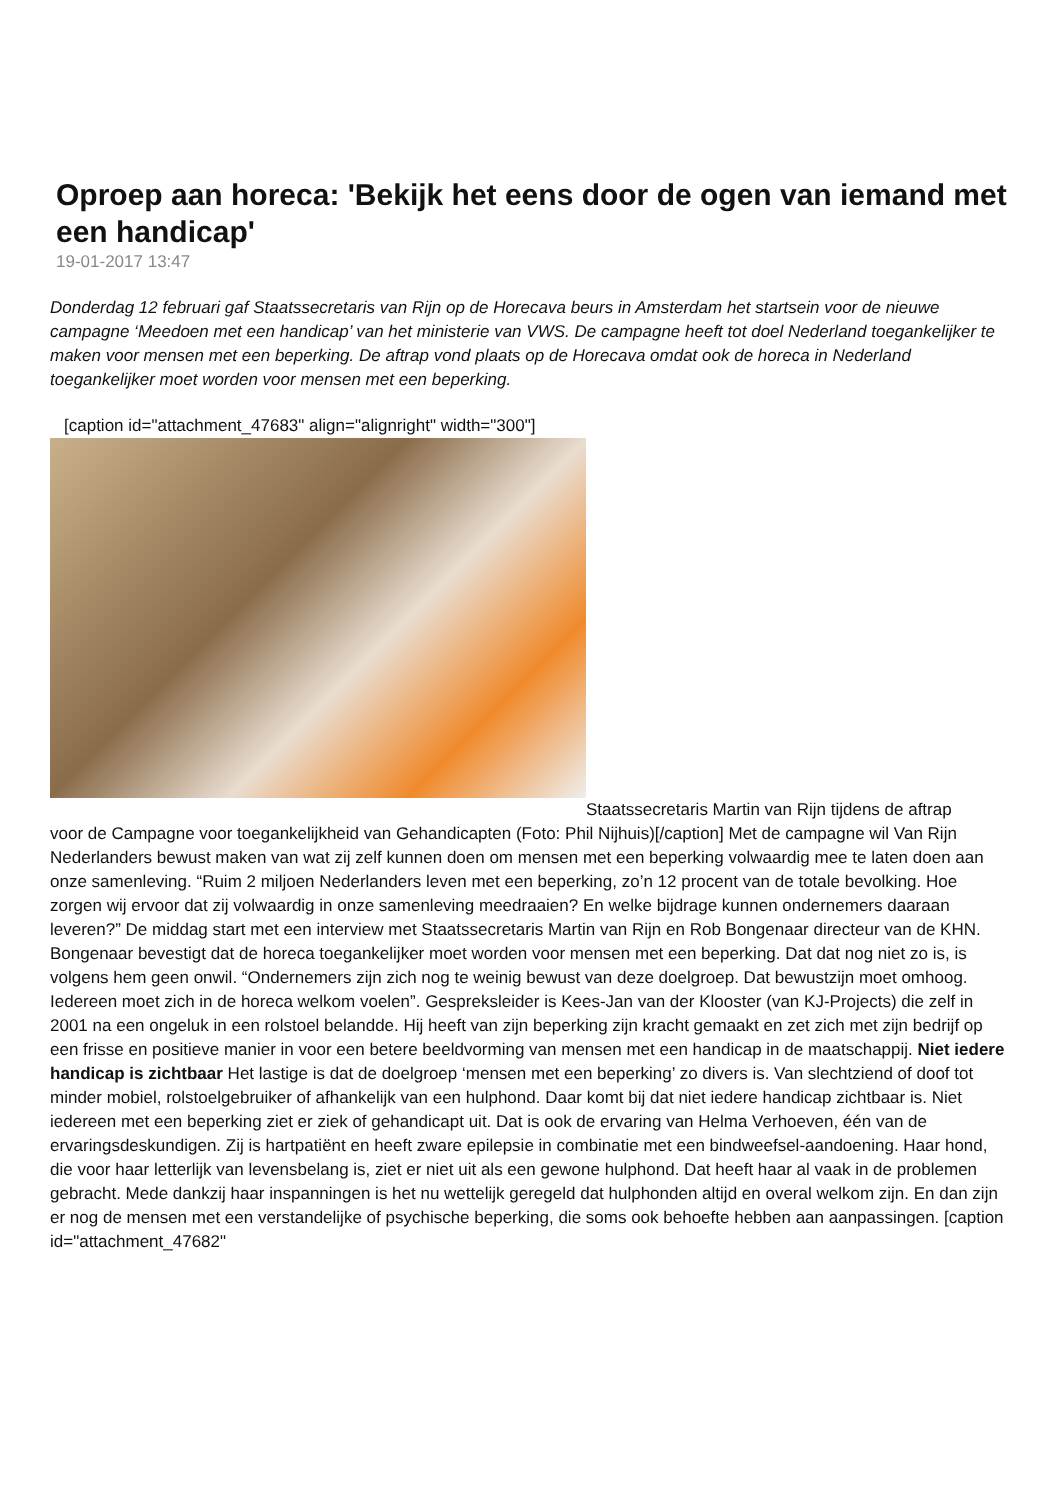Oproep aan horeca: 'Bekijk het eens door de ogen van iemand met een handicap'
19-01-2017 13:47
Donderdag 12 februari gaf Staatssecretaris van Rijn op de Horecava beurs in Amsterdam het startsein voor de nieuwe campagne ‘Meedoen met een handicap’ van het ministerie van VWS. De campagne heeft tot doel Nederland toegankelijker te maken voor mensen met een beperking. De aftrap vond plaats op de Horecava omdat ook de horeca in Nederland toegankelijker moet worden voor mensen met een beperking.
[caption id="attachment_47683" align="alignright" width="300"]
Staatssecretaris Martin van Rijn tijdens de aftrap
voor de Campagne voor toegankelijkheid van Gehandicapten (Foto: Phil Nijhuis)[/caption] Met de campagne wil Van Rijn Nederlanders bewust maken van wat zij zelf kunnen doen om mensen met een beperking volwaardig mee te laten doen aan onze samenleving. “Ruim 2 miljoen Nederlanders leven met een beperking, zo’n 12 procent van de totale bevolking. Hoe zorgen wij ervoor dat zij volwaardig in onze samenleving meedraaien? En welke bijdrage kunnen ondernemers daaraan leveren?” De middag start met een interview met Staatssecretaris Martin van Rijn en Rob Bongenaar directeur van de KHN. Bongenaar bevestigt dat de horeca toegankelijker moet worden voor mensen met een beperking. Dat dat nog niet zo is, is volgens hem geen onwil. “Ondernemers zijn zich nog te weinig bewust van deze doelgroep. Dat bewustzijn moet omhoog. Iedereen moet zich in de horeca welkom voelen”. Gespreksleider is Kees-Jan van der Klooster (van KJ-Projects) die zelf in 2001 na een ongeluk in een rolstoel belandde. Hij heeft van zijn beperking zijn kracht gemaakt en zet zich met zijn bedrijf op een frisse en positieve manier in voor een betere beeldvorming van mensen met een handicap in de maatschappij. Niet iedere handicap is zichtbaar Het lastige is dat de doelgroep ‘mensen met een beperking’ zo divers is. Van slechtziend of doof tot minder mobiel, rolstoelgebruiker of afhankelijk van een hulphond. Daar komt bij dat niet iedere handicap zichtbaar is. Niet iedereen met een beperking ziet er ziek of gehandicapt uit. Dat is ook de ervaring van Helma Verhoeven, één van de ervaringsdeskundigen. Zij is hartpatiënt en heeft zware epilepsie in combinatie met een bindweefsel-aandoening. Haar hond, die voor haar letterlijk van levensbelang is, ziet er niet uit als een gewone hulphond. Dat heeft haar al vaak in de problemen gebracht. Mede dankzij haar inspanningen is het nu wettelijk geregeld dat hulphonden altijd en overal welkom zijn. En dan zijn er nog de mensen met een verstandelijke of psychische beperking, die soms ook behoefte hebben aan aanpassingen. [caption id="attachment_47682"